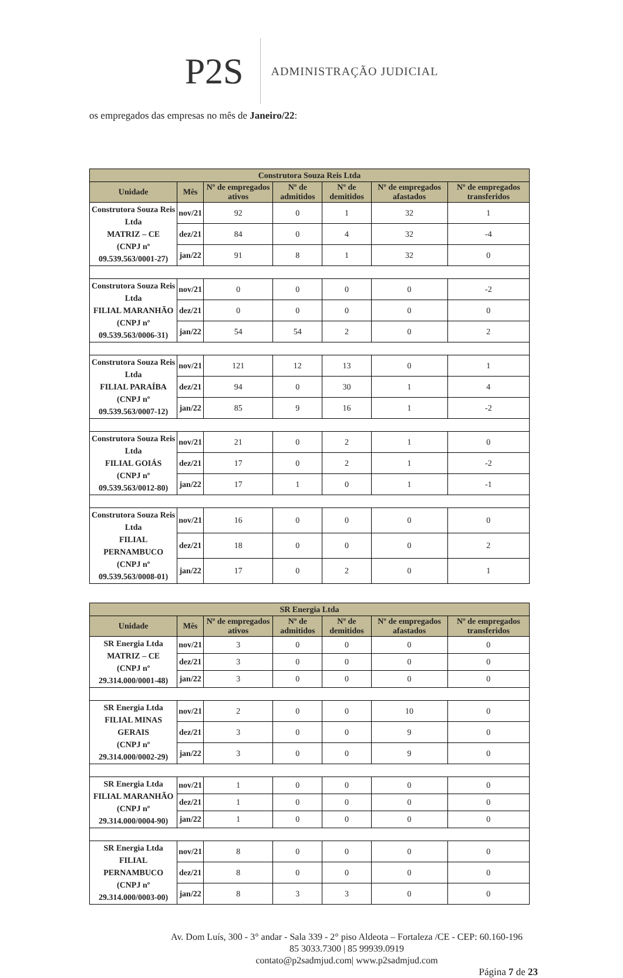P2S
ADMINISTRAÇÃO JUDICIAL
os empregados das empresas no mês de Janeiro/22:
| Construtora Souza Reis Ltda | | | | | | |
| --- | --- | --- | --- | --- | --- | --- |
| Unidade | Mês | Nº de empregados ativos | Nº de admitidos | Nº de demitidos | Nº de empregados afastados | Nº de empregados transferidos |
| Construtora Souza Reis Ltda MATRIZ – CE (CNPJ nº 09.539.563/0001-27) | nov/21 | 92 | 0 | 1 | 32 | 1 |
| | dez/21 | 84 | 0 | 4 | 32 | -4 |
| | jan/22 | 91 | 8 | 1 | 32 | 0 |
| Construtora Souza Reis Ltda FILIAL MARANHÃO (CNPJ nº 09.539.563/0006-31) | nov/21 | 0 | 0 | 0 | 0 | -2 |
| | dez/21 | 0 | 0 | 0 | 0 | 0 |
| | jan/22 | 54 | 54 | 2 | 0 | 2 |
| Construtora Souza Reis Ltda FILIAL PARAÍBA (CNPJ nº 09.539.563/0007-12) | nov/21 | 121 | 12 | 13 | 0 | 1 |
| | dez/21 | 94 | 0 | 30 | 1 | 4 |
| | jan/22 | 85 | 9 | 16 | 1 | -2 |
| Construtora Souza Reis Ltda FILIAL GOIÁS (CNPJ nº 09.539.563/0012-80) | nov/21 | 21 | 0 | 2 | 1 | 0 |
| | dez/21 | 17 | 0 | 2 | 1 | -2 |
| | jan/22 | 17 | 1 | 0 | 1 | -1 |
| Construtora Souza Reis Ltda FILIAL PERNAMBUCO (CNPJ nº 09.539.563/0008-01) | nov/21 | 16 | 0 | 0 | 0 | 0 |
| | dez/21 | 18 | 0 | 0 | 0 | 2 |
| | jan/22 | 17 | 0 | 2 | 0 | 1 |
| SR Energia Ltda | | | | | | |
| --- | --- | --- | --- | --- | --- | --- |
| Unidade | Mês | Nº de empregados ativos | Nº de admitidos | Nº de demitidos | Nº de empregados afastados | Nº de empregados transferidos |
| SR Energia Ltda MATRIZ – CE (CNPJ nº 29.314.000/0001-48) | nov/21 | 3 | 0 | 0 | 0 | 0 |
| | dez/21 | 3 | 0 | 0 | 0 | 0 |
| | jan/22 | 3 | 0 | 0 | 0 | 0 |
| SR Energia Ltda FILIAL MINAS GERAIS (CNPJ nº 29.314.000/0002-29) | nov/21 | 2 | 0 | 0 | 10 | 0 |
| | dez/21 | 3 | 0 | 0 | 9 | 0 |
| | jan/22 | 3 | 0 | 0 | 9 | 0 |
| SR Energia Ltda FILIAL MARANHÃO (CNPJ nº 29.314.000/0004-90) | nov/21 | 1 | 0 | 0 | 0 | 0 |
| | dez/21 | 1 | 0 | 0 | 0 | 0 |
| | jan/22 | 1 | 0 | 0 | 0 | 0 |
| SR Energia Ltda FILIAL PERNAMBUCO (CNPJ nº 29.314.000/0003-00) | nov/21 | 8 | 0 | 0 | 0 | 0 |
| | dez/21 | 8 | 0 | 0 | 0 | 0 |
| | jan/22 | 8 | 3 | 3 | 0 | 0 |
Av. Dom Luís, 300 - 3° andar - Sala 339 - 2° piso Aldeota – Fortaleza /CE - CEP: 60.160-196
85 3033.7300 | 85 99939.0919
contato@p2sadmjud.com| www.p2sadmjud.com
Página 7 de 23